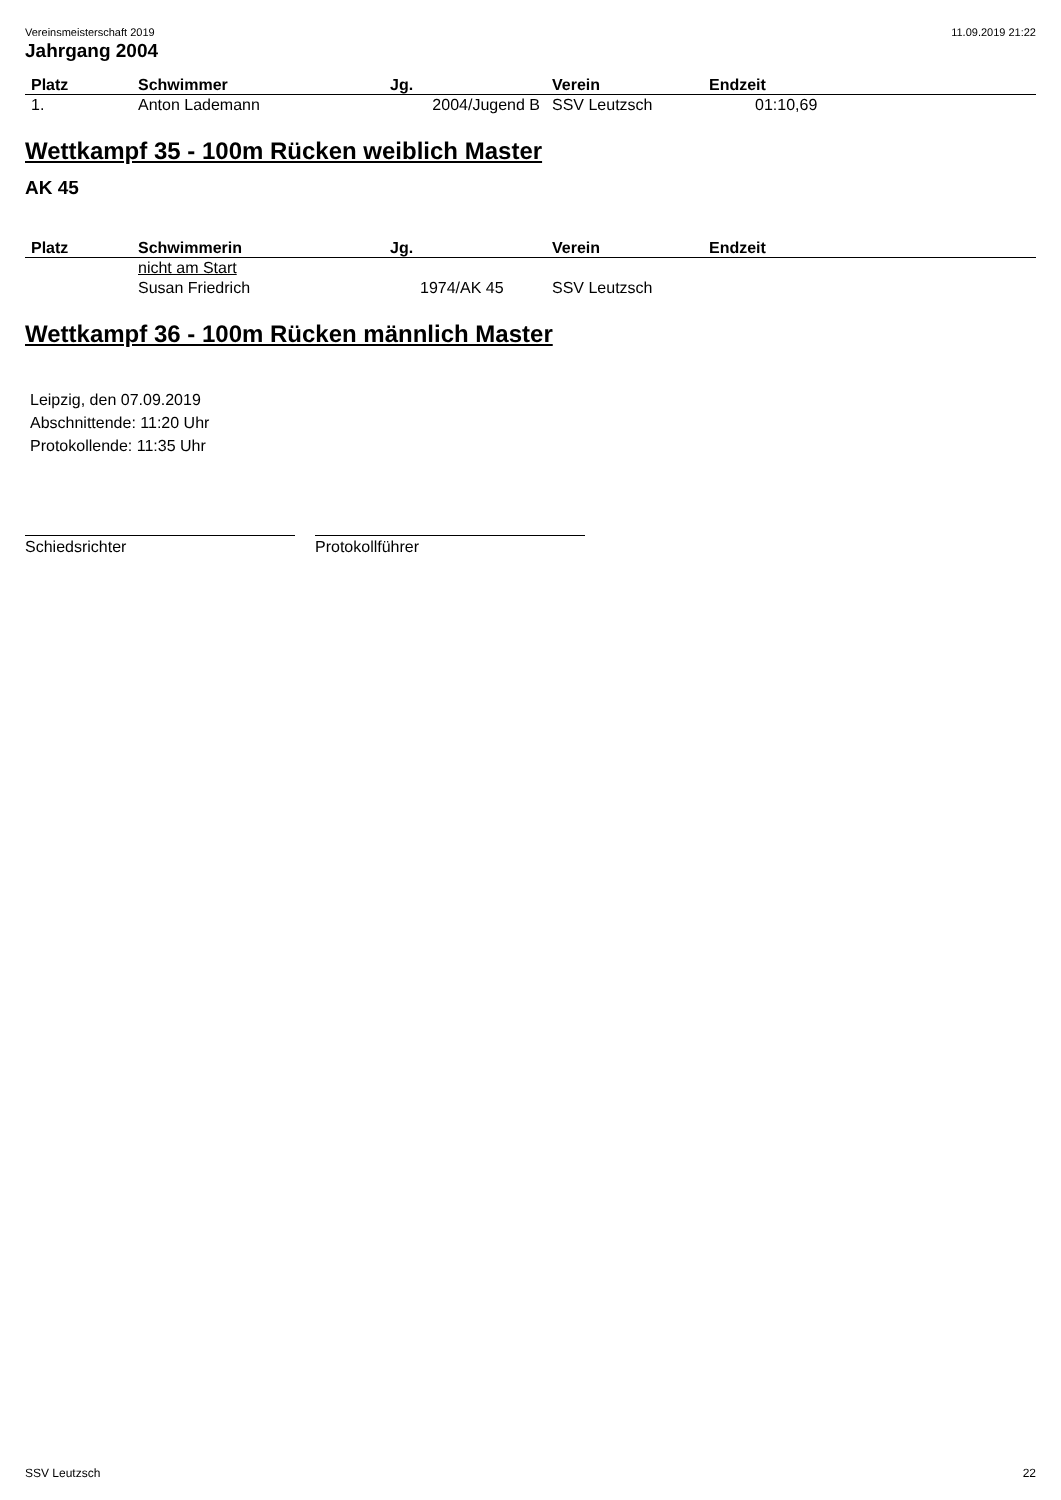Vereinsmeisterschaft 2019 11.09.2019 21:22
Jahrgang 2004
| Platz | Schwimmer | Jg. | Verein | Endzeit |
| --- | --- | --- | --- | --- |
| 1. | Anton Lademann | 2004/Jugend B | SSV Leutzsch | 01:10,69 |
Wettkampf 35 - 100m Rücken weiblich Master
AK 45
| Platz | Schwimmerin | Jg. | Verein | Endzeit |
| --- | --- | --- | --- | --- |
| | nicht am Start | | | |
| | Susan Friedrich | 1974/AK 45 | SSV Leutzsch | |
Wettkampf 36 - 100m Rücken männlich Master
Leipzig, den 07.09.2019
Abschnittende: 11:20 Uhr
Protokollende: 11:35 Uhr
Schiedsrichter Protokollführer
SSV Leutzsch 22